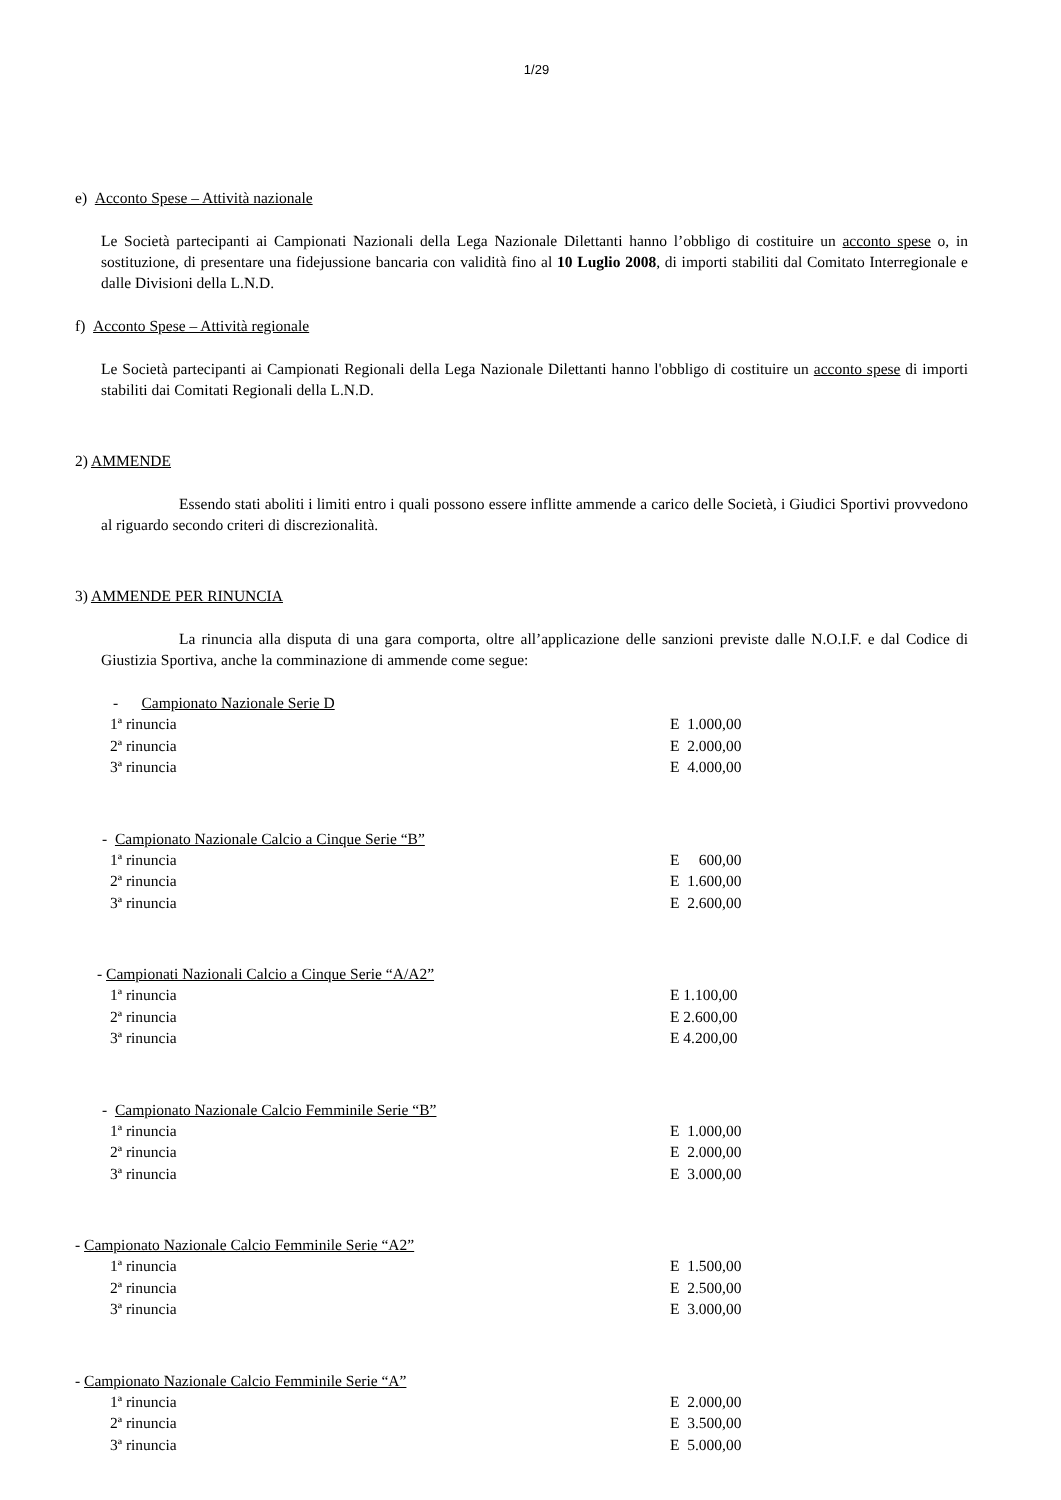1/29
e) Acconto Spese – Attività nazionale
Le Società partecipanti ai Campionati Nazionali della Lega Nazionale Dilettanti hanno l’obbligo di costituire un acconto spese o, in sostituzione, di presentare una fidejussione bancaria con validità fino al 10 Luglio 2008, di importi stabiliti dal Comitato Interregionale e dalle Divisioni della L.N.D.
f) Acconto Spese – Attività regionale
Le Società partecipanti ai Campionati Regionali della Lega Nazionale Dilettanti hanno l'obbligo di costituire un acconto spese di importi stabiliti dai Comitati Regionali della L.N.D.
2) AMMENDE
Essendo stati aboliti i limiti entro i quali possono essere inflitte ammende a carico delle Società, i Giudici Sportivi provvedono al riguardo secondo criteri di discrezionalità.
3) AMMENDE PER RINUNCIA
La rinuncia alla disputa di una gara comporta, oltre all’applicazione delle sanzioni previste dalle N.O.I.F. e dal Codice di Giustizia Sportiva, anche la comminazione di ammende come segue:
- Campionato Nazionale Serie D
| 1ª rinuncia | E 1.000,00 |
| 2ª rinuncia | E 2.000,00 |
| 3ª rinuncia | E 4.000,00 |
- Campionato Nazionale Calcio a Cinque Serie “B”
| 1ª rinuncia | E 600,00 |
| 2ª rinuncia | E 1.600,00 |
| 3ª rinuncia | E 2.600,00 |
- Campionati Nazionali Calcio a Cinque Serie “A/A2”
| 1ª rinuncia | E 1.100,00 |
| 2ª rinuncia | E 2.600,00 |
| 3ª rinuncia | E 4.200,00 |
- Campionato Nazionale Calcio Femminile Serie “B”
| 1ª rinuncia | E 1.000,00 |
| 2ª rinuncia | E 2.000,00 |
| 3ª rinuncia | E 3.000,00 |
- Campionato Nazionale Calcio Femminile Serie “A2”
| 1ª rinuncia | E 1.500,00 |
| 2ª rinuncia | E 2.500,00 |
| 3ª rinuncia | E 3.000,00 |
- Campionato Nazionale Calcio Femminile Serie “A”
| 1ª rinuncia | E 2.000,00 |
| 2ª rinuncia | E 3.500,00 |
| 3ª rinuncia | E 5.000,00 |